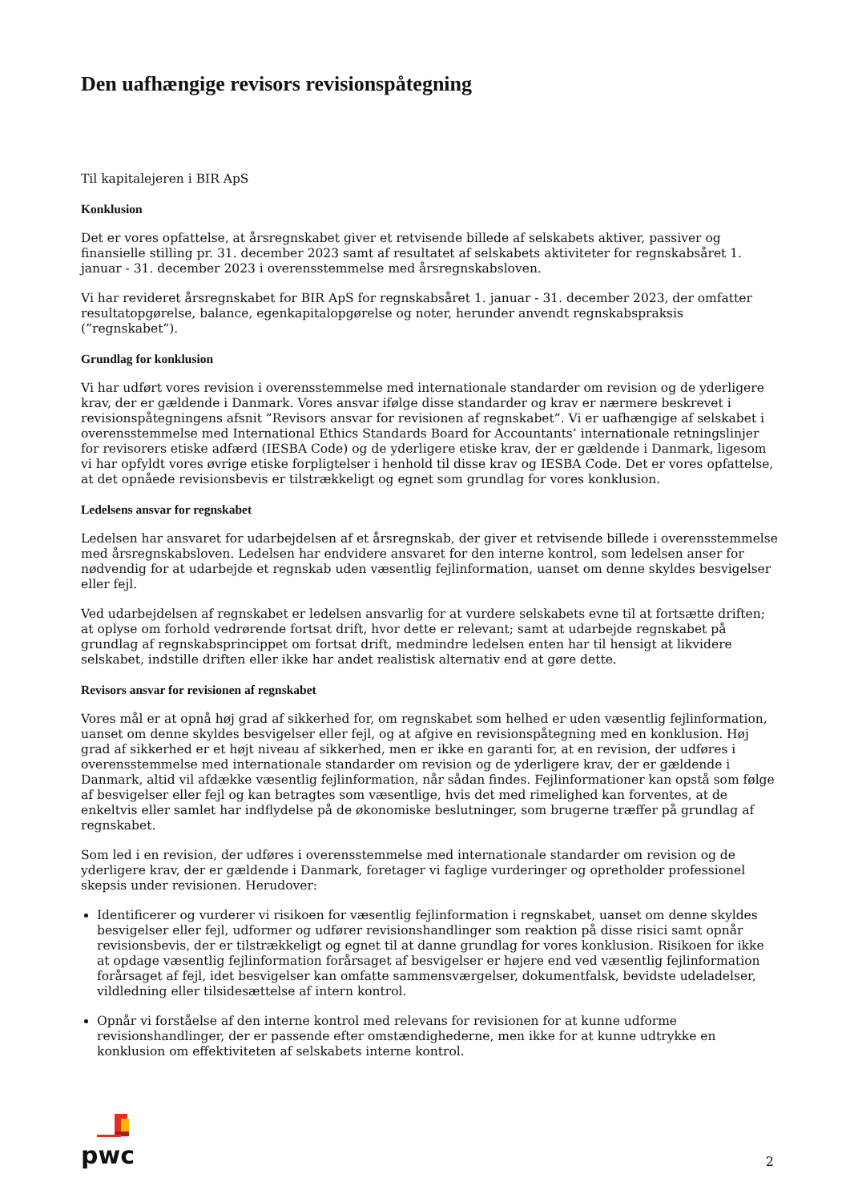Den uafhængige revisors revisionspåtegning
Til kapitalejeren i BIR ApS
Konklusion
Det er vores opfattelse, at årsregnskabet giver et retvisende billede af selskabets aktiver, passiver og finansielle stilling pr. 31. december 2023 samt af resultatet af selskabets aktiviteter for regnskabsåret 1. januar - 31. december 2023 i overensstemmelse med årsregnskabsloven.
Vi har revideret årsregnskabet for BIR ApS for regnskabsåret 1. januar - 31. december 2023, der omfatter resultatopgørelse, balance, egenkapitalopgørelse og noter, herunder anvendt regnskabspraksis (”regnskabet”).
Grundlag for konklusion
Vi har udført vores revision i overensstemmelse med internationale standarder om revision og de yderligere krav, der er gældende i Danmark. Vores ansvar ifølge disse standarder og krav er nærmere beskrevet i revisionspåtegningens afsnit ”Revisors ansvar for revisionen af regnskabet”. Vi er uafhængige af selskabet i overensstemmelse med International Ethics Standards Board for Accountants’ internationale retningslinjer for revisorers etiske adfærd (IESBA Code) og de yderligere etiske krav, der er gældende i Danmark, ligesom vi har opfyldt vores øvrige etiske forpligtelser i henhold til disse krav og IESBA Code. Det er vores opfattelse, at det opnåede revisionsbevis er tilstrækkeligt og egnet som grundlag for vores konklusion.
Ledelsens ansvar for regnskabet
Ledelsen har ansvaret for udarbejdelsen af et årsregnskab, der giver et retvisende billede i overensstemmelse med årsregnskabsloven. Ledelsen har endvidere ansvaret for den interne kontrol, som ledelsen anser for nødvendig for at udarbejde et regnskab uden væsentlig fejlinformation, uanset om denne skyldes besvigelser eller fejl.
Ved udarbejdelsen af regnskabet er ledelsen ansvarlig for at vurdere selskabets evne til at fortsætte driften; at oplyse om forhold vedrørende fortsat drift, hvor dette er relevant; samt at udarbejde regnskabet på grundlag af regnskabsprincippet om fortsat drift, medmindre ledelsen enten har til hensigt at likvidere selskabet, indstille driften eller ikke har andet realistisk alternativ end at gøre dette.
Revisors ansvar for revisionen af regnskabet
Vores mål er at opnå høj grad af sikkerhed for, om regnskabet som helhed er uden væsentlig fejlinformation, uanset om denne skyldes besvigelser eller fejl, og at afgive en revisionspåtegning med en konklusion. Høj grad af sikkerhed er et højt niveau af sikkerhed, men er ikke en garanti for, at en revision, der udføres i overensstemmelse med internationale standarder om revision og de yderligere krav, der er gældende i Danmark, altid vil afdække væsentlig fejlinformation, når sådan findes. Fejlinformationer kan opstå som følge af besvigelser eller fejl og kan betragtes som væsentlige, hvis det med rimelighed kan forventes, at de enkeltvis eller samlet har indflydelse på de økonomiske beslutninger, som brugerne træffer på grundlag af regnskabet.
Som led i en revision, der udføres i overensstemmelse med internationale standarder om revision og de yderligere krav, der er gældende i Danmark, foretager vi faglige vurderinger og opretholder professionel skepsis under revisionen. Herudover:
Identificerer og vurderer vi risikoen for væsentlig fejlinformation i regnskabet, uanset om denne skyldes besvigelser eller fejl, udformer og udfører revisionshandlinger som reaktion på disse risici samt opnår revisionsbevis, der er tilstrækkeligt og egnet til at danne grundlag for vores konklusion. Risikoen for ikke at opdage væsentlig fejlinformation forårsaget af besvigelser er højere end ved væsentlig fejlinformation forårsaget af fejl, idet besvigelser kan omfatte sammensværgelser, dokumentfalsk, bevidste udeladelser, vildledning eller tilsidesættelse af intern kontrol.
Opnår vi forståelse af den interne kontrol med relevans for revisionen for at kunne udforme revisionshandlinger, der er passende efter omstændighederne, men ikke for at kunne udtrykke en konklusion om effektiviteten af selskabets interne kontrol.
pwc
2